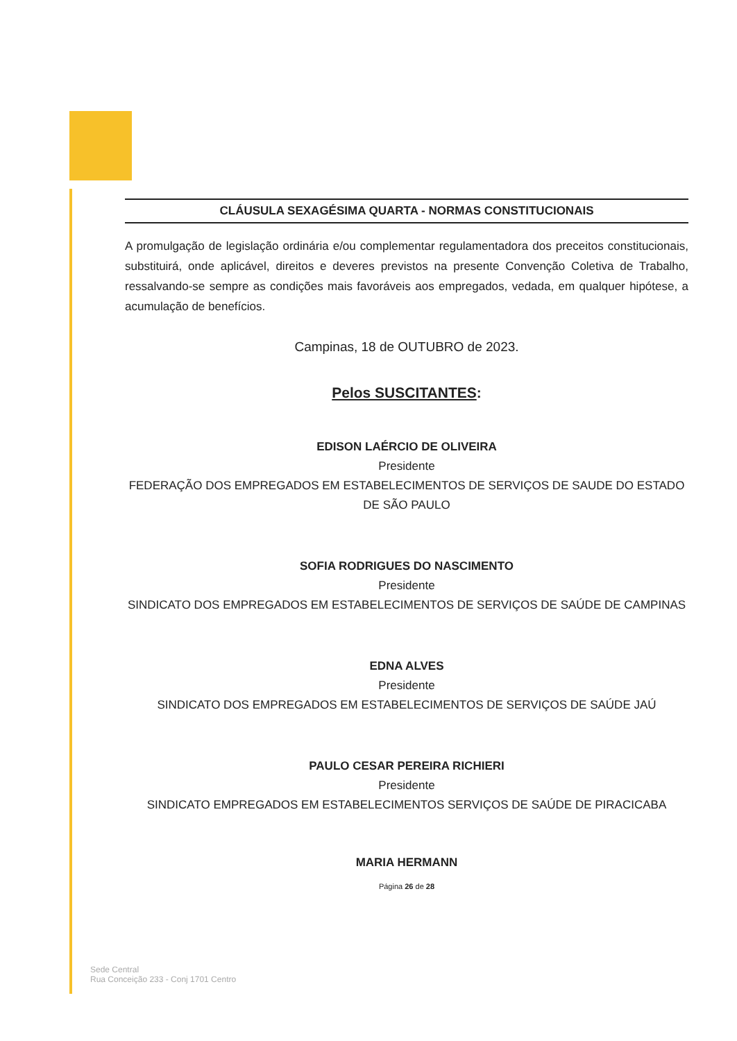CLÁUSULA SEXAGÉSIMA QUARTA - NORMAS CONSTITUCIONAIS
A promulgação de legislação ordinária e/ou complementar regulamentadora dos preceitos constitucionais, substituirá, onde aplicável, direitos e deveres previstos na presente Convenção Coletiva de Trabalho, ressalvando-se sempre as condições mais favoráveis aos empregados, vedada, em qualquer hipótese, a acumulação de benefícios.
Campinas, 18 de OUTUBRO de 2023.
Pelos SUSCITANTES:
EDISON LAÉRCIO DE OLIVEIRA
Presidente
FEDERAÇÃO DOS EMPREGADOS EM ESTABELECIMENTOS DE SERVIÇOS DE SAUDE DO ESTADO DE SÃO PAULO
SOFIA RODRIGUES DO NASCIMENTO
Presidente
SINDICATO DOS EMPREGADOS EM ESTABELECIMENTOS DE SERVIÇOS DE SAÚDE DE CAMPINAS
EDNA ALVES
Presidente
SINDICATO DOS EMPREGADOS EM ESTABELECIMENTOS DE SERVIÇOS DE SAÚDE JAÚ
PAULO CESAR PEREIRA RICHIERI
Presidente
SINDICATO EMPREGADOS EM ESTABELECIMENTOS SERVIÇOS DE SAÚDE DE PIRACICABA
MARIA HERMANN
Página 26 de 28
Sede Central
Rua Conceição 233 - Conj 1701 Centro